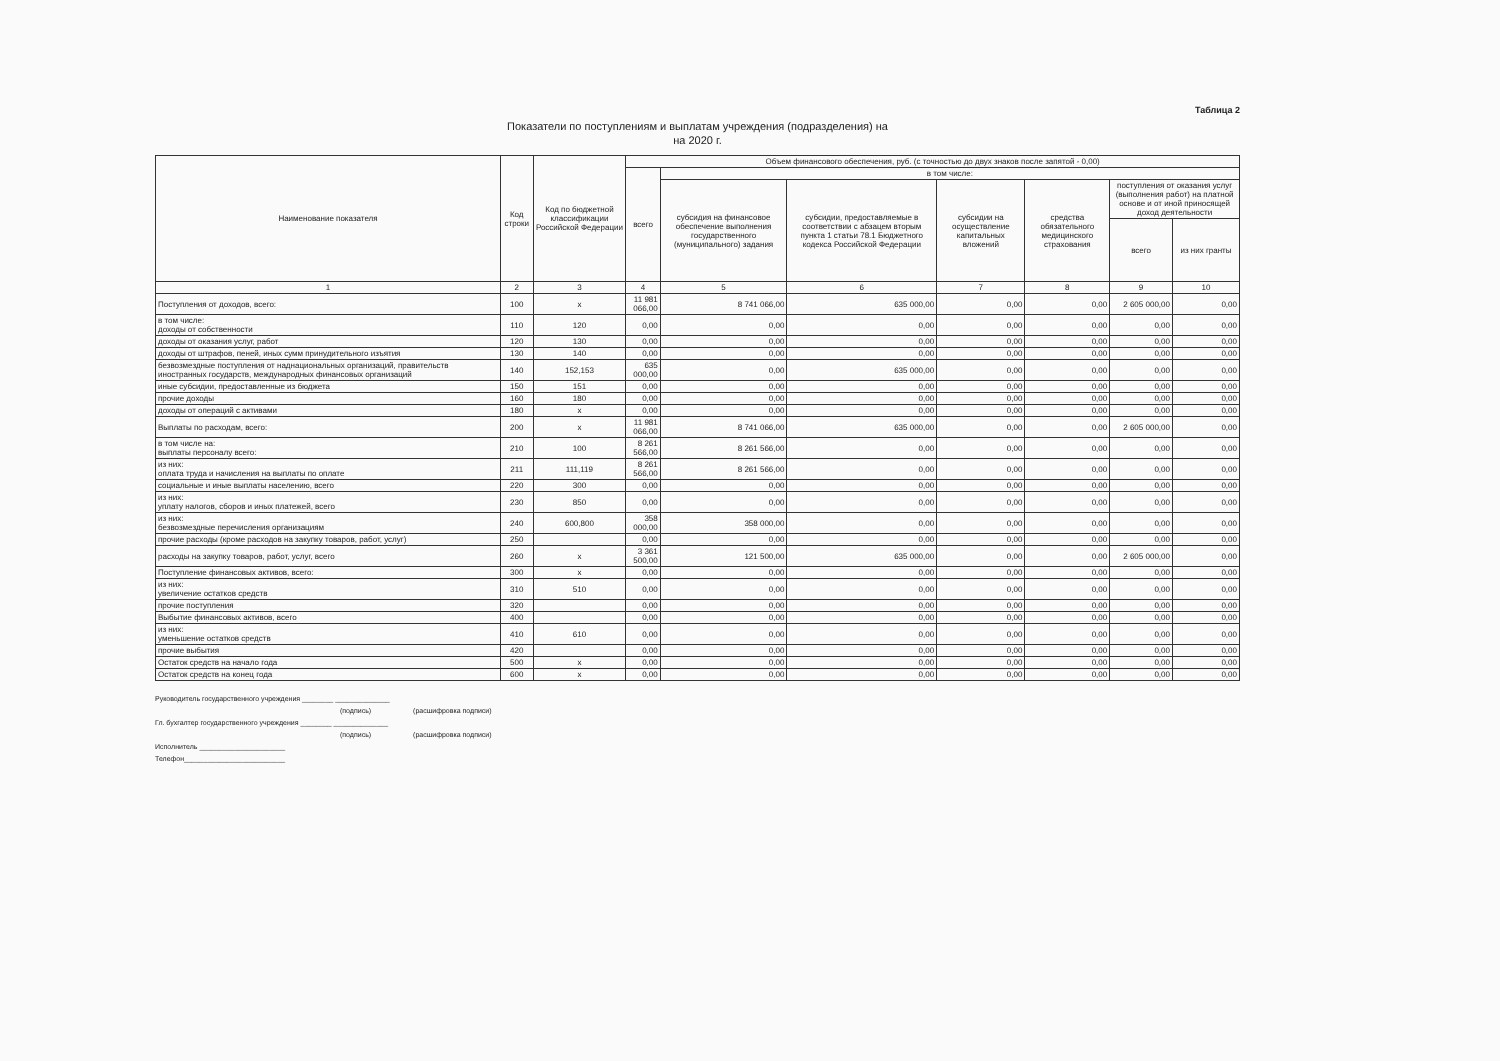Таблица 2
Показатели по поступлениям и выплатам учреждения (подразделения) на
на 2020 г.
| Наименование показателя | Код строки | Код по бюджетной классификации Российской Федерации | Объем финансового обеспечения, руб. (с точностью до двух знаков после запятой - 0,00) | | | | | | |
| --- | --- | --- | --- | --- | --- | --- | --- | --- | --- |
| | | | всего | в том числе: | | | | | |
| | | | | субсидия на финансовое обеспечение выполнения государственного (муниципального) задания | субсидии, предоставляемые в соответствии с абзацем вторым пункта 1 статьи 78.1 Бюджетного кодекса Российской Федерации | субсидии на осуществление капитальных вложений | средства обязательного медицинского страхования | поступления от оказания услуг (выполнения работ) на платной основе и от иной приносящей доход деятельности | |
| | | | | | | | | всего | из них гранты |
| 1 | 2 | 3 | 4 | 5 | 6 | 7 | 8 | 9 | 10 |
| Поступления от доходов, всего: | 100 | x | 11 981 066,00 | 8 741 066,00 | 635 000,00 | 0,00 | 0,00 | 2 605 000,00 | 0,00 |
| в том числе: доходы от собственности | 110 | 120 | 0,00 | 0,00 | 0,00 | 0,00 | 0,00 | 0,00 | 0,00 |
| доходы от оказания услуг, работ | 120 | 130 | 0,00 | 0,00 | 0,00 | 0,00 | 0,00 | 0,00 | 0,00 |
| доходы от штрафов, пеней, иных сумм принудительного изъятия | 130 | 140 | 0,00 | 0,00 | 0,00 | 0,00 | 0,00 | 0,00 | 0,00 |
| безвозмездные поступления от наднациональных организаций, правительств иностранных государств, международных финансовых организаций | 140 | 152,153 | 635 000,00 | 0,00 | 635 000,00 | 0,00 | 0,00 | 0,00 | 0,00 |
| иные субсидии, предоставленные из бюджета | 150 | 151 | 0,00 | 0,00 | 0,00 | 0,00 | 0,00 | 0,00 | 0,00 |
| прочие доходы | 160 | 180 | 0,00 | 0,00 | 0,00 | 0,00 | 0,00 | 0,00 | 0,00 |
| доходы от операций с активами | 180 | x | 0,00 | 0,00 | 0,00 | 0,00 | 0,00 | 0,00 | 0,00 |
| Выплаты по расходам, всего: | 200 | x | 11 981 066,00 | 8 741 066,00 | 635 000,00 | 0,00 | 0,00 | 2 605 000,00 | 0,00 |
| в том числе на: выплаты персоналу всего: | 210 | 100 | 8 261 566,00 | 8 261 566,00 | 0,00 | 0,00 | 0,00 | 0,00 | 0,00 |
| из них: оплата труда и начисления на выплаты по оплате | 211 | 111,119 | 8 261 566,00 | 8 261 566,00 | 0,00 | 0,00 | 0,00 | 0,00 | 0,00 |
| социальные и иные выплаты населению, всего | 220 | 300 | 0,00 | 0,00 | 0,00 | 0,00 | 0,00 | 0,00 | 0,00 |
| из них: уплату налогов, сборов и иных платежей, всего | 230 | 850 | 0,00 | 0,00 | 0,00 | 0,00 | 0,00 | 0,00 | 0,00 |
| из них: безвозмездные перечисления организациям | 240 | 600,800 | 358 000,00 | 358 000,00 | 0,00 | 0,00 | 0,00 | 0,00 | 0,00 |
| прочие расходы (кроме расходов на закупку товаров, работ, услуг) | 250 | | 0,00 | 0,00 | 0,00 | 0,00 | 0,00 | 0,00 | 0,00 |
| расходы на закупку товаров, работ, услуг, всего | 260 | x | 3 361 500,00 | 121 500,00 | 635 000,00 | 0,00 | 0,00 | 2 605 000,00 | 0,00 |
| Поступление финансовых активов, всего: | 300 | x | 0,00 | 0,00 | 0,00 | 0,00 | 0,00 | 0,00 | 0,00 |
| из них: увеличение остатков средств | 310 | 510 | 0,00 | 0,00 | 0,00 | 0,00 | 0,00 | 0,00 | 0,00 |
| прочие поступления | 320 | | 0,00 | 0,00 | 0,00 | 0,00 | 0,00 | 0,00 | 0,00 |
| Выбытие финансовых активов, всего | 400 | | 0,00 | 0,00 | 0,00 | 0,00 | 0,00 | 0,00 | 0,00 |
| из них: уменьшение остатков средств | 410 | 610 | 0,00 | 0,00 | 0,00 | 0,00 | 0,00 | 0,00 | 0,00 |
| прочие выбытия | 420 | | 0,00 | 0,00 | 0,00 | 0,00 | 0,00 | 0,00 | 0,00 |
| Остаток средств на начало года | 500 | x | 0,00 | 0,00 | 0,00 | 0,00 | 0,00 | 0,00 | 0,00 |
| Остаток средств на конец года | 600 | x | 0,00 | 0,00 | 0,00 | 0,00 | 0,00 | 0,00 | 0,00 |
Руководитель государственного учреждения ________ ______________
(подпись) (расшифровка подписи)
Гл. бухгалтер государственного учреждения ________ ______________
(подпись) (расшифровка подписи)
Исполнитель ______________________
Телефон__________________________